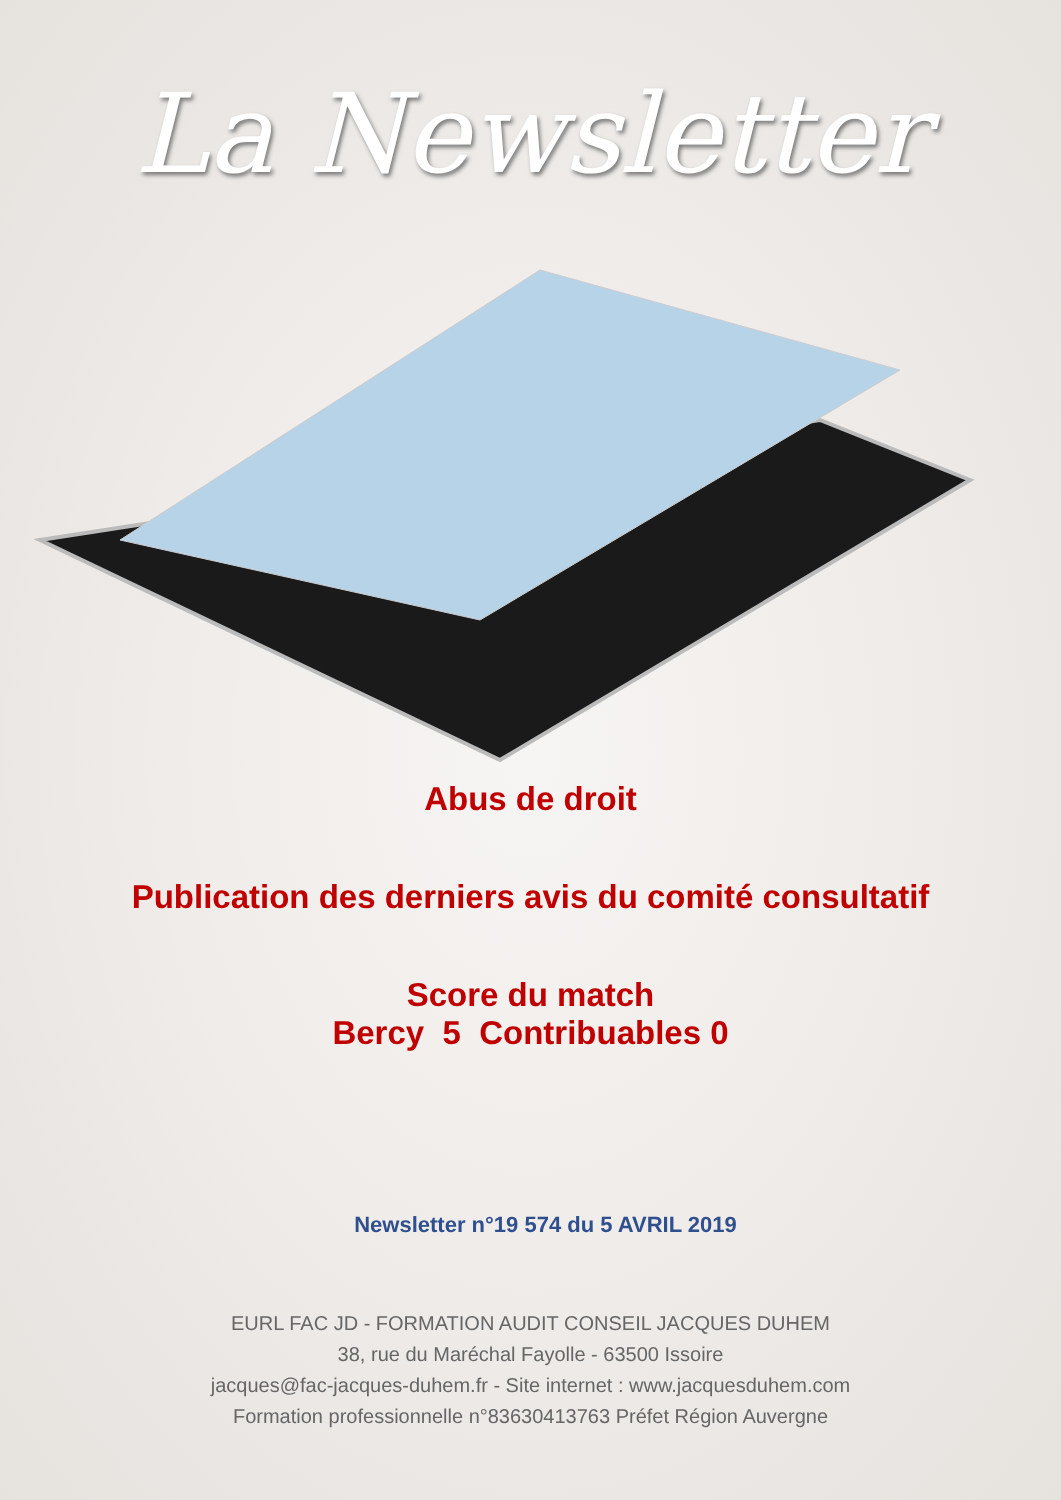La Newsletter
Abus de droit
Publication des derniers avis du comité consultatif
Score du match
Bercy 5 Contribuables 0
Newsletter n°19 574 du 5 AVRIL 2019
EURL FAC JD - FORMATION AUDIT CONSEIL JACQUES DUHEM
38, rue du Maréchal Fayolle - 63500 Issoire
jacques@fac-jacques-duhem.fr - Site internet : www.jacquesduhem.com
Formation professionnelle n°83630413763 Préfet Région Auvergne